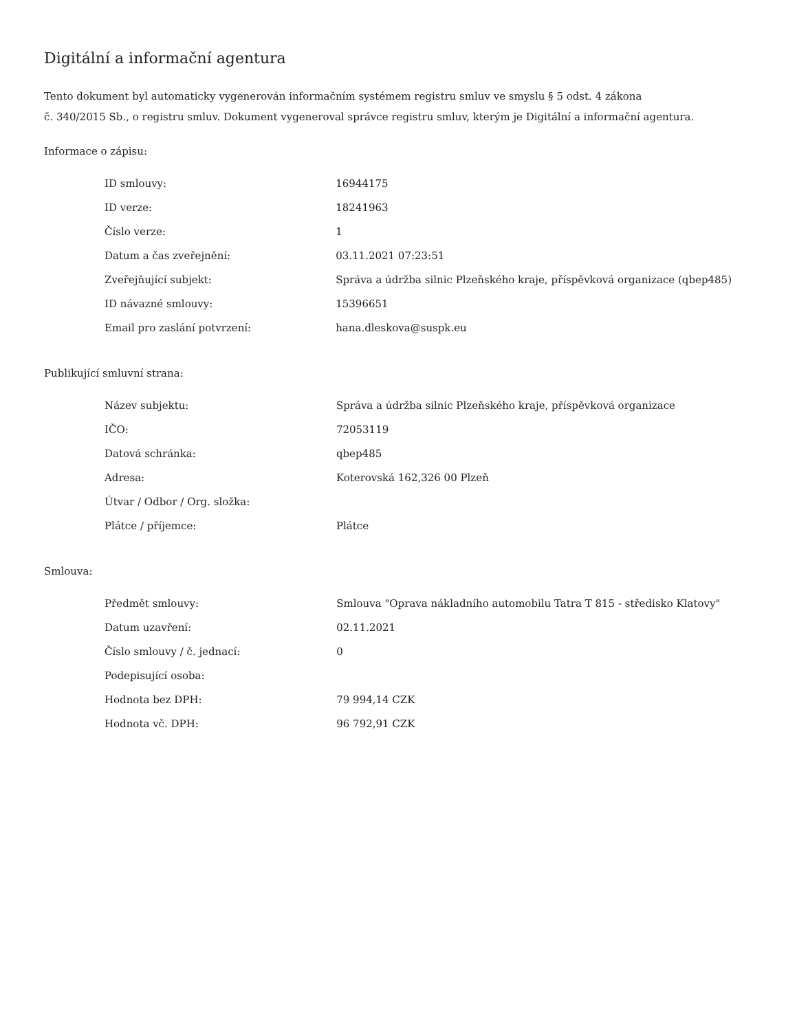Digitální a informační agentura
Tento dokument byl automaticky vygenerován informačním systémem registru smluv ve smyslu § 5 odst. 4 zákona
č. 340/2015 Sb., o registru smluv. Dokument vygeneroval správce registru smluv, kterým je Digitální a informační agentura.
Informace o zápisu:
| ID smlouvy: | 16944175 |
| ID verze: | 18241963 |
| Číslo verze: | 1 |
| Datum a čas zveřejnění: | 03.11.2021 07:23:51 |
| Zveřejňující subjekt: | Správa a údržba silnic Plzeňského kraje, příspěvková organizace (qbep485) |
| ID návazné smlouvy: | 15396651 |
| Email pro zaslání potvrzení: | hana.dleskova@suspk.eu |
Publikující smluvní strana:
| Název subjektu: | Správa a údržba silnic Plzeňského kraje, příspěvková organizace |
| IČO: | 72053119 |
| Datová schránka: | qbep485 |
| Adresa: | Koterovská 162,326 00 Plzeň |
| Útvar / Odbor / Org. složka: | |
| Plátce / příjemce: | Plátce |
Smlouva:
| Předmět smlouvy: | Smlouva "Oprava nákladního automobilu Tatra T 815 - středisko Klatovy" |
| Datum uzavření: | 02.11.2021 |
| Číslo smlouvy / č. jednací: | 0 |
| Podepisující osoba: | |
| Hodnota bez DPH: | 79 994,14 CZK |
| Hodnota vč. DPH: | 96 792,91 CZK |